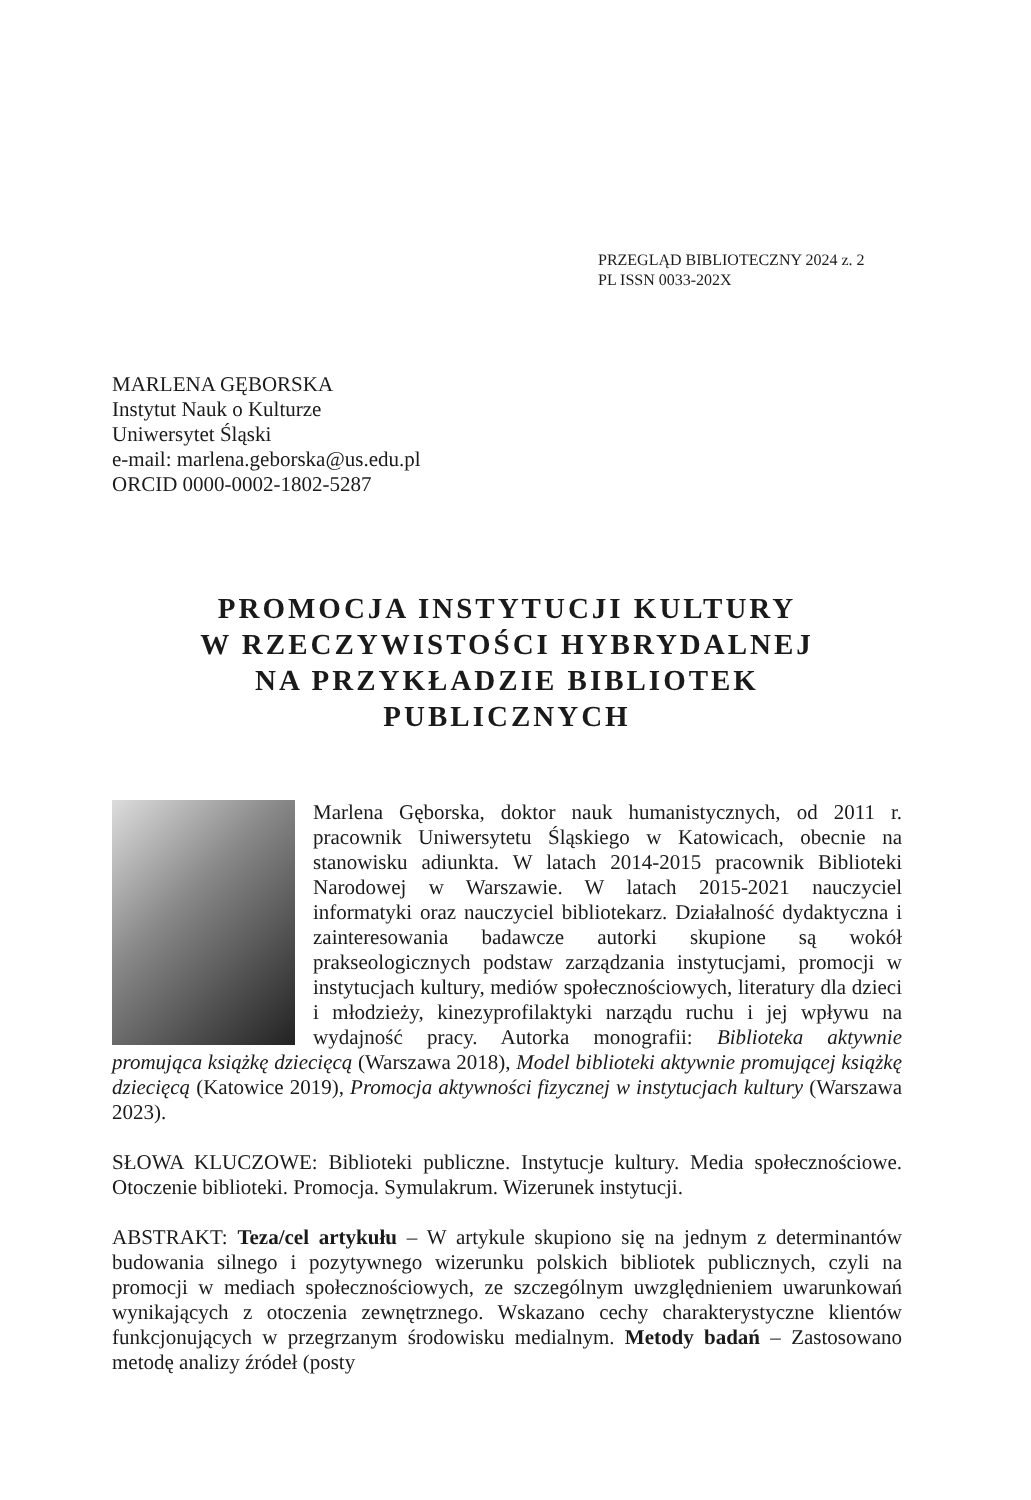PRZEGLĄD BIBLIOTECZNY 2024 z. 2
PL ISSN 0033-202X
MARLENA GĘBORSKA
Instytut Nauk o Kulturze
Uniwersytet Śląski
e-mail: marlena.geborska@us.edu.pl
ORCID 0000-0002-1802-5287
PROMOCJA INSTYTUCJI KULTURY
W RZECZYWISTOŚCI HYBRYDALNEJ
NA PRZYKŁADZIE BIBLIOTEK
PUBLICZNYCH
Marlena Gęborska, doktor nauk humanistycznych, od 2011 r. pracownik Uniwersytetu Śląskiego w Katowicach, obecnie na stanowisku adiunkta. W latach 2014-2015 pracownik Biblioteki Narodowej w Warszawie. W latach 2015-2021 nauczyciel informatyki oraz nauczyciel bibliotekarz. Działalność dydaktyczna i zainteresowania badawcze autorki skupione są wokół prakseologicznych podstaw zarządzania instytucjami, promocji w instytucjach kultury, mediów społecznościowych, literatury dla dzieci i młodzieży, kinezyprofilaktyki narządu ruchu i jej wpływu na wydajność pracy. Autorka monografii: Biblioteka aktywnie promująca książkę dziecięcą (Warszawa 2018), Model biblioteki aktywnie promującej książkę dziecięcą (Katowice 2019), Promocja aktywności fizycznej w instytucjach kultury (Warszawa 2023).
SŁOWA KLUCZOWE: Biblioteki publiczne. Instytucje kultury. Media społecznościowe. Otoczenie biblioteki. Promocja. Symulakrum. Wizerunek instytucji.
ABSTRAKT: Teza/cel artykułu – W artykule skupiono się na jednym z determinantów budowania silnego i pozytywnego wizerunku polskich bibliotek publicznych, czyli na promocji w mediach społecznościowych, ze szczególnym uwzględnieniem uwarunkowań wynikających z otoczenia zewnętrznego. Wskazano cechy charakterystyczne klientów funkcjonujących w przegrzanym środowisku medialnym. Metody badań – Zastosowano metodę analizy źródeł (posty